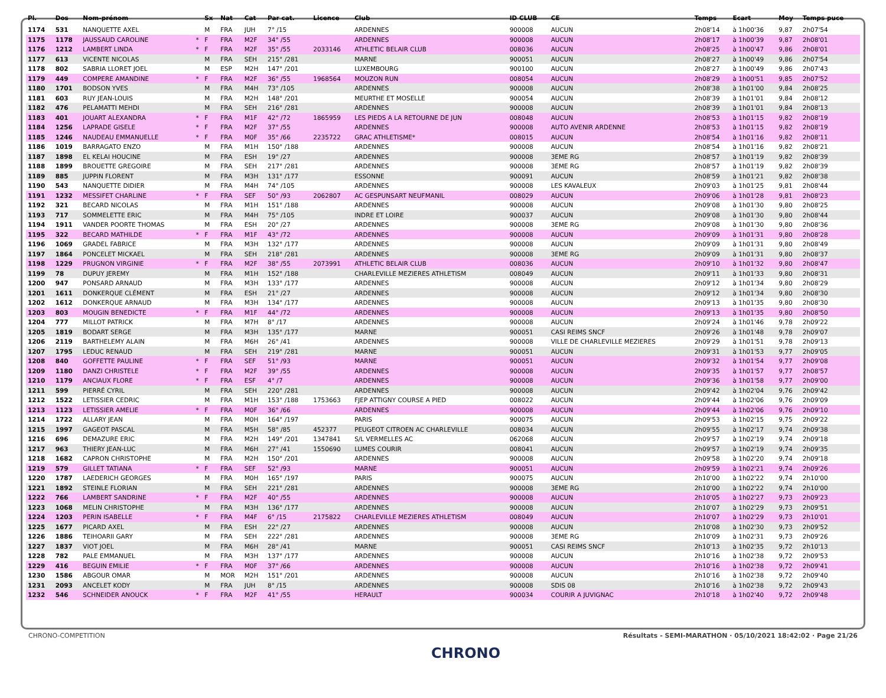| Pl. | Dos | Nom-prénom | | Sx | Nat | Cat | Par cat. | Licence | Club | ID CLUB | CE | Temps | Ecart | Moy | Temps puce |
| --- | --- | --- | --- | --- | --- | --- | --- | --- | --- | --- | --- | --- | --- | --- | --- |
| 1174 | 531 | NANQUETTE AXEL | | M | FRA | JUH | 7° /15 | | ARDENNES | 900008 | AUCUN | 2h08'14 | à 1h00'36 | 9,87 | 2h07'54 |
| 1175 | 1178 | JAUSSAUD CAROLINE | * | F | FRA | M2F | 34° /55 | | ARDENNES | 900008 | AUCUN | 2h08'17 | à 1h00'39 | 9,87 | 2h08'01 |
| 1176 | 1212 | LAMBERT LINDA | * | F | FRA | M2F | 35° /55 | 2033146 | ATHLETIC BELAIR CLUB | 008036 | AUCUN | 2h08'25 | à 1h00'47 | 9,86 | 2h08'01 |
| 1177 | 613 | VICENTE NICOLAS | | M | FRA | SEH | 215° /281 | | MARNE | 900051 | AUCUN | 2h08'27 | à 1h00'49 | 9,86 | 2h07'54 |
| 1178 | 802 | SABRIA LLORET JOEL | | M | ESP | M2H | 147° /201 | | LUXEMBOURG | 900100 | AUCUN | 2h08'27 | à 1h00'49 | 9,86 | 2h07'43 |
| 1179 | 449 | COMPERE AMANDINE | * | F | FRA | M2F | 36° /55 | 1968564 | MOUZON RUN | 008054 | AUCUN | 2h08'29 | à 1h00'51 | 9,85 | 2h07'52 |
| 1180 | 1701 | BODSON YVES | | M | FRA | M4H | 73° /105 | | ARDENNES | 900008 | AUCUN | 2h08'38 | à 1h01'00 | 9,84 | 2h08'25 |
| 1181 | 603 | RUY JEAN-LOUIS | | M | FRA | M2H | 148° /201 | | MEURTHE ET MOSELLE | 900054 | AUCUN | 2h08'39 | à 1h01'01 | 9,84 | 2h08'12 |
| 1182 | 476 | PELAMATTI MEHDI | | M | FRA | SEH | 216° /281 | | ARDENNES | 900008 | AUCUN | 2h08'39 | à 1h01'01 | 9,84 | 2h08'13 |
| 1183 | 401 | JOUART ALEXANDRA | * | F | FRA | M1F | 42° /72 | 1865959 | LES PIEDS A LA RETOURNE DE JUN | 008048 | AUCUN | 2h08'53 | à 1h01'15 | 9,82 | 2h08'19 |
| 1184 | 1256 | LAPRADE GISELE | * | F | FRA | M2F | 37° /55 | | ARDENNES | 900008 | AUTO AVENIR ARDENNE | 2h08'53 | à 1h01'15 | 9,82 | 2h08'19 |
| 1185 | 1246 | NAUDEAU EMMANUELLE | * | F | FRA | M0F | 35° /66 | 2235722 | GRAC ATHLETISME* | 008015 | AUCUN | 2h08'54 | à 1h01'16 | 9,82 | 2h08'11 |
| 1186 | 1019 | BARRAGATO ENZO | | M | FRA | M1H | 150° /188 | | ARDENNES | 900008 | AUCUN | 2h08'54 | à 1h01'16 | 9,82 | 2h08'21 |
| 1187 | 1898 | EL KELAI HOUCINE | | M | FRA | ESH | 19° /27 | | ARDENNES | 900008 | 3EME RG | 2h08'57 | à 1h01'19 | 9,82 | 2h08'39 |
| 1188 | 1899 | BROUETTE GREGOIRE | | M | FRA | SEH | 217° /281 | | ARDENNES | 900008 | 3EME RG | 2h08'57 | à 1h01'19 | 9,82 | 2h08'39 |
| 1189 | 885 | JUPPIN FLORENT | | M | FRA | M3H | 131° /177 | | ESSONNE | 900091 | AUCUN | 2h08'59 | à 1h01'21 | 9,82 | 2h08'38 |
| 1190 | 543 | NANQUETTE DIDIER | | M | FRA | M4H | 74° /105 | | ARDENNES | 900008 | LES KAVALEUX | 2h09'03 | à 1h01'25 | 9,81 | 2h08'44 |
| 1191 | 1232 | MESSIFET CHARLINE | * | F | FRA | SEF | 50° /93 | 2062807 | AC GESPUNSART NEUFMANIL | 008029 | AUCUN | 2h09'06 | à 1h01'28 | 9,81 | 2h08'23 |
| 1192 | 321 | BECARD NICOLAS | | M | FRA | M1H | 151° /188 | | ARDENNES | 900008 | AUCUN | 2h09'08 | à 1h01'30 | 9,80 | 2h08'25 |
| 1193 | 717 | SOMMELETTE ERIC | | M | FRA | M4H | 75° /105 | | INDRE ET LOIRE | 900037 | AUCUN | 2h09'08 | à 1h01'30 | 9,80 | 2h08'44 |
| 1194 | 1911 | VANDER POORTE THOMAS | | M | FRA | ESH | 20° /27 | | ARDENNES | 900008 | 3EME RG | 2h09'08 | à 1h01'30 | 9,80 | 2h08'36 |
| 1195 | 322 | BECARD MATHILDE | * | F | FRA | M1F | 43° /72 | | ARDENNES | 900008 | AUCUN | 2h09'09 | à 1h01'31 | 9,80 | 2h08'28 |
| 1196 | 1069 | GRADEL FABRICE | | M | FRA | M3H | 132° /177 | | ARDENNES | 900008 | AUCUN | 2h09'09 | à 1h01'31 | 9,80 | 2h08'49 |
| 1197 | 1864 | PONCELET MICKAEL | | M | FRA | SEH | 218° /281 | | ARDENNES | 900008 | 3EME RG | 2h09'09 | à 1h01'31 | 9,80 | 2h08'37 |
| 1198 | 1229 | PRUGNON VIRGINIE | * | F | FRA | M2F | 38° /55 | 2073991 | ATHLETIC BELAIR CLUB | 008036 | AUCUN | 2h09'10 | à 1h01'32 | 9,80 | 2h08'47 |
| 1199 | 78 | DUPUY JEREMY | | M | FRA | M1H | 152° /188 | | CHARLEVILLE MEZIERES ATHLETISM | 008049 | AUCUN | 2h09'11 | à 1h01'33 | 9,80 | 2h08'31 |
| 1200 | 947 | PONSARD ARNAUD | | M | FRA | M3H | 133° /177 | | ARDENNES | 900008 | AUCUN | 2h09'12 | à 1h01'34 | 9,80 | 2h08'29 |
| 1201 | 1611 | DONKERQUE CLÉMENT | | M | FRA | ESH | 21° /27 | | ARDENNES | 900008 | AUCUN | 2h09'12 | à 1h01'34 | 9,80 | 2h08'30 |
| 1202 | 1612 | DONKERQUE ARNAUD | | M | FRA | M3H | 134° /177 | | ARDENNES | 900008 | AUCUN | 2h09'13 | à 1h01'35 | 9,80 | 2h08'30 |
| 1203 | 803 | MOUGIN BENEDICTE | * | F | FRA | M1F | 44° /72 | | ARDENNES | 900008 | AUCUN | 2h09'13 | à 1h01'35 | 9,80 | 2h08'50 |
| 1204 | 777 | MILLOT PATRICK | | M | FRA | M7H | 8° /17 | | ARDENNES | 900008 | AUCUN | 2h09'24 | à 1h01'46 | 9,78 | 2h09'22 |
| 1205 | 1819 | BODART SERGE | | M | FRA | M3H | 135° /177 | | MARNE | 900051 | CASI REIMS SNCF | 2h09'26 | à 1h01'48 | 9,78 | 2h09'07 |
| 1206 | 2119 | BARTHELEMY ALAIN | | M | FRA | M6H | 26° /41 | | ARDENNES | 900008 | VILLE DE CHARLEVILLE MEZIERES | 2h09'29 | à 1h01'51 | 9,78 | 2h09'13 |
| 1207 | 1795 | LEDUC RENAUD | | M | FRA | SEH | 219° /281 | | MARNE | 900051 | AUCUN | 2h09'31 | à 1h01'53 | 9,77 | 2h09'05 |
| 1208 | 840 | GOFFETTE PAULINE | * | F | FRA | SEF | 51° /93 | | MARNE | 900051 | AUCUN | 2h09'32 | à 1h01'54 | 9,77 | 2h09'08 |
| 1209 | 1180 | DANZI CHRISTELE | * | F | FRA | M2F | 39° /55 | | ARDENNES | 900008 | AUCUN | 2h09'35 | à 1h01'57 | 9,77 | 2h08'57 |
| 1210 | 1179 | ANCIAUX FLORE | * | F | FRA | ESF | 4° /7 | | ARDENNES | 900008 | AUCUN | 2h09'36 | à 1h01'58 | 9,77 | 2h09'00 |
| 1211 | 599 | PIERRÉ CYRIL | | M | FRA | SEH | 220° /281 | | ARDENNES | 900008 | AUCUN | 2h09'42 | à 1h02'04 | 9,76 | 2h09'42 |
| 1212 | 1522 | LETISSIER CEDRIC | | M | FRA | M1H | 153° /188 | 1753663 | FJEP ATTIGNY COURSE A PIED | 008022 | AUCUN | 2h09'44 | à 1h02'06 | 9,76 | 2h09'09 |
| 1213 | 1123 | LETISSIER AMELIE | * | F | FRA | M0F | 36° /66 | | ARDENNES | 900008 | AUCUN | 2h09'44 | à 1h02'06 | 9,76 | 2h09'10 |
| 1214 | 1722 | ALLARY JEAN | | M | FRA | M0H | 164° /197 | | PARIS | 900075 | AUCUN | 2h09'53 | à 1h02'15 | 9,75 | 2h09'22 |
| 1215 | 1997 | GAGEOT PASCAL | | M | FRA | M5H | 58° /85 | 452377 | PEUGEOT CITROEN AC CHARLEVILLE | 008034 | AUCUN | 2h09'55 | à 1h02'17 | 9,74 | 2h09'38 |
| 1216 | 696 | DEMAZURE ERIC | | M | FRA | M2H | 149° /201 | 1347841 | S/L VERMELLES AC | 062068 | AUCUN | 2h09'57 | à 1h02'19 | 9,74 | 2h09'18 |
| 1217 | 963 | THIERY JEAN-LUC | | M | FRA | M6H | 27° /41 | 1550690 | LUMES COURIR | 008041 | AUCUN | 2h09'57 | à 1h02'19 | 9,74 | 2h09'35 |
| 1218 | 1682 | CAPRON CHRISTOPHE | | M | FRA | M2H | 150° /201 | | ARDENNES | 900008 | AUCUN | 2h09'58 | à 1h02'20 | 9,74 | 2h09'18 |
| 1219 | 579 | GILLET TATIANA | * | F | FRA | SEF | 52° /93 | | MARNE | 900051 | AUCUN | 2h09'59 | à 1h02'21 | 9,74 | 2h09'26 |
| 1220 | 1787 | LAEDERICH GEORGES | | M | FRA | M0H | 165° /197 | | PARIS | 900075 | AUCUN | 2h10'00 | à 1h02'22 | 9,74 | 2h10'00 |
| 1221 | 1892 | STEINLE FLORIAN | | M | FRA | SEH | 221° /281 | | ARDENNES | 900008 | 3EME RG | 2h10'00 | à 1h02'22 | 9,74 | 2h10'00 |
| 1222 | 766 | LAMBERT SANDRINE | * | F | FRA | M2F | 40° /55 | | ARDENNES | 900008 | AUCUN | 2h10'05 | à 1h02'27 | 9,73 | 2h09'23 |
| 1223 | 1068 | MELIN CHRISTOPHE | | M | FRA | M3H | 136° /177 | | ARDENNES | 900008 | AUCUN | 2h10'07 | à 1h02'29 | 9,73 | 2h09'51 |
| 1224 | 1203 | PERIN ISABELLE | * | F | FRA | M4F | 6° /15 | 2175822 | CHARLEVILLE MEZIERES ATHLETISM | 008049 | AUCUN | 2h10'07 | à 1h02'29 | 9,73 | 2h10'01 |
| 1225 | 1677 | PICARD AXEL | | M | FRA | ESH | 22° /27 | | ARDENNES | 900008 | AUCUN | 2h10'08 | à 1h02'30 | 9,73 | 2h09'52 |
| 1226 | 1886 | TEIHOARII GARY | | M | FRA | SEH | 222° /281 | | ARDENNES | 900008 | 3EME RG | 2h10'09 | à 1h02'31 | 9,73 | 2h09'26 |
| 1227 | 1837 | VIOT JOEL | | M | FRA | M6H | 28° /41 | | MARNE | 900051 | CASI REIMS SNCF | 2h10'13 | à 1h02'35 | 9,72 | 2h10'13 |
| 1228 | 782 | PALE EMMANUEL | | M | FRA | M3H | 137° /177 | | ARDENNES | 900008 | AUCUN | 2h10'16 | à 1h02'38 | 9,72 | 2h09'53 |
| 1229 | 416 | BEGUIN EMILIE | * | F | FRA | M0F | 37° /66 | | ARDENNES | 900008 | AUCUN | 2h10'16 | à 1h02'38 | 9,72 | 2h09'41 |
| 1230 | 1586 | ABGOUR OMAR | | M | MOR | M2H | 151° /201 | | ARDENNES | 900008 | AUCUN | 2h10'16 | à 1h02'38 | 9,72 | 2h09'40 |
| 1231 | 2093 | ANCELET KODY | | M | FRA | JUH | 8° /15 | | ARDENNES | 900008 | SDIS 08 | 2h10'16 | à 1h02'38 | 9,72 | 2h09'43 |
| 1232 | 546 | SCHNEIDER ANOUCK | * | F | FRA | M2F | 41° /55 | | HERAULT | 900034 | COURIR A JUVIGNAC | 2h10'18 | à 1h02'40 | 9,72 | 2h09'48 |
CHRONO-COMPETITION Résultats - SEMI-MARATHON · 05/10/2021 18:42:02 · Page 21/26
CHRONO